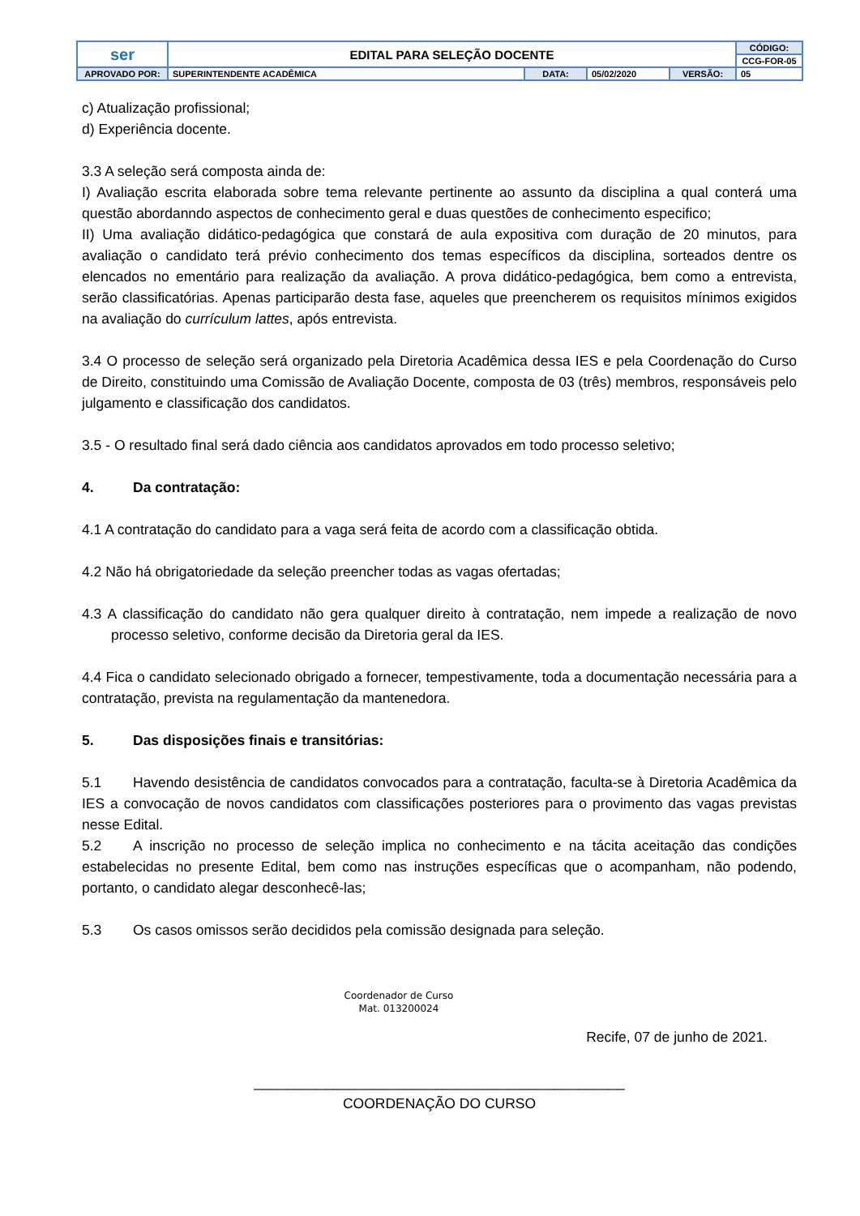| ser | EDITAL PARA SELEÇÃO DOCENTE | | | | CÓDIGO: | |
| | | | | | CCG-FOR-05 | |
| APROVADO POR: | SUPERINTENDENTE ACADÊMICA | DATA: | 05/02/2020 | | VERSÃO: | 05 |
c) Atualização profissional;
d) Experiência docente.
3.3 A seleção será composta ainda de:
I) Avaliação escrita elaborada sobre tema relevante pertinente ao assunto da disciplina a qual conterá uma questão abordanndo aspectos de conhecimento geral e duas questões de conhecimento especifico;
II) Uma avaliação didático-pedagógica que constará de aula expositiva com duração de 20 minutos, para avaliação o candidato terá prévio conhecimento dos temas específicos da disciplina, sorteados dentre os elencados no ementário para realização da avaliação. A prova didático-pedagógica, bem como a entrevista, serão classificatórias. Apenas participarão desta fase, aqueles que preencherem os requisitos mínimos exigidos na avaliação do currículum lattes, após entrevista.
3.4 O processo de seleção será organizado pela Diretoria Acadêmica dessa IES e pela Coordenação do Curso de Direito, constituindo uma Comissão de Avaliação Docente, composta de 03 (três) membros, responsáveis pelo julgamento e classificação dos candidatos.
3.5 - O resultado final será dado ciência aos candidatos aprovados em todo processo seletivo;
4. Da contratação:
4.1 A contratação do candidato para a vaga será feita de acordo com a classificação obtida.
4.2 Não há obrigatoriedade da seleção preencher todas as vagas ofertadas;
4.3 A classificação do candidato não gera qualquer direito à contratação, nem impede a realização de novo processo seletivo, conforme decisão da Diretoria geral da IES.
4.4 Fica o candidato selecionado obrigado a fornecer, tempestivamente, toda a documentação necessária para a contratação, prevista na regulamentação da mantenedora.
5. Das disposições finais e transitórias:
5.1 Havendo desistência de candidatos convocados para a contratação, faculta-se à Diretoria Acadêmica da IES a convocação de novos candidatos com classificações posteriores para o provimento das vagas previstas nesse Edital.
5.2 A inscrição no processo de seleção implica no conhecimento e na tácita aceitação das condições estabelecidas no presente Edital, bem como nas instruções específicas que o acompanham, não podendo, portanto, o candidato alegar desconhecê-las;
5.3 Os casos omissos serão decididos pela comissão designada para seleção.
Coordenador de Curso
Mat. 013200024
Recife, 07 de junho de 2021.
_______________________________________________
COORDENAÇÃO DO CURSO